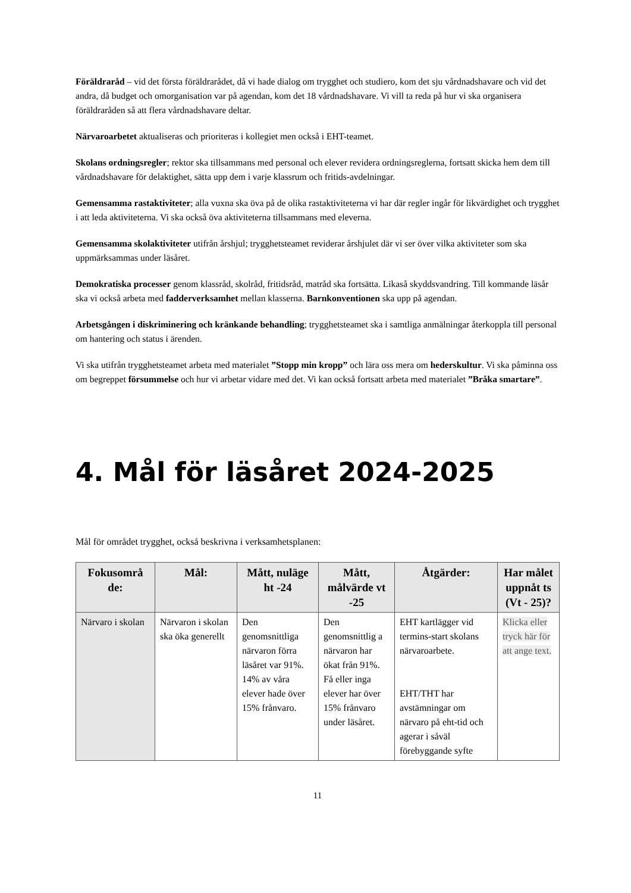Föräldraråd – vid det första föräldrarådet, då vi hade dialog om trygghet och studiero, kom det sju vårdnadshavare och vid det andra, då budget och omorganisation var på agendan, kom det 18 vårdnadshavare. Vi vill ta reda på hur vi ska organisera föräldraråden så att flera vårdnadshavare deltar.
Närvaroarbetet aktualiseras och prioriteras i kollegiet men också i EHT-teamet.
Skolans ordningsregler; rektor ska tillsammans med personal och elever revidera ordningsreglerna, fortsatt skicka hem dem till vårdnadshavare för delaktighet, sätta upp dem i varje klassrum och fritids-avdelningar.
Gemensamma rastaktiviteter; alla vuxna ska öva på de olika rastaktiviteterna vi har där regler ingår för likvärdighet och trygghet i att leda aktiviteterna. Vi ska också öva aktiviteterna tillsammans med eleverna.
Gemensamma skolaktiviteter utifrån årshjul; trygghetsteamet reviderar årshjulet där vi ser över vilka aktiviteter som ska uppmärksammas under läsåret.
Demokratiska processer genom klassråd, skolråd, fritidsråd, matråd ska fortsätta. Likaså skyddsvandring. Till kommande läsår ska vi också arbeta med fadderverksamhet mellan klasserna. Barnkonventionen ska upp på agendan.
Arbetsgången i diskriminering och kränkande behandling; trygghetsteamet ska i samtliga anmälningar återkoppla till personal om hantering och status i ärenden.
Vi ska utifrån trygghetsteamet arbeta med materialet ”Stopp min kropp” och lära oss mera om hederskultur. Vi ska påminna oss om begreppet försummelse och hur vi arbetar vidare med det. Vi kan också fortsatt arbeta med materialet ”Bråka smartare”.
4. Mål för läsåret 2024-2025
Mål för området trygghet, också beskrivna i verksamhetsplanen:
| Fokusområ de: | Mål: | Mått, nuläge ht -24 | Mått, målvärde vt -25 | Åtgärder: | Har målet uppnåt ts (Vt - 25)? |
| --- | --- | --- | --- | --- | --- |
| Närvaro i skolan | Närvaron i skolan ska öka generellt | Den genomsnittliga närvaron förra läsåret var 91%. 14% av våra elever hade över 15% frånvaro. | Den genomsnittlig a närvaron har ökat från 91%. Få eller inga elever har över 15% frånvaro under läsåret. | EHT kartlägger vid termins-start skolans närvaroarbete. EHT/THT har avstämningar om närvaro på eht-tid och agerar i såväl förebyggande syfte | Klicka eller tryck här för att ange text. |
11